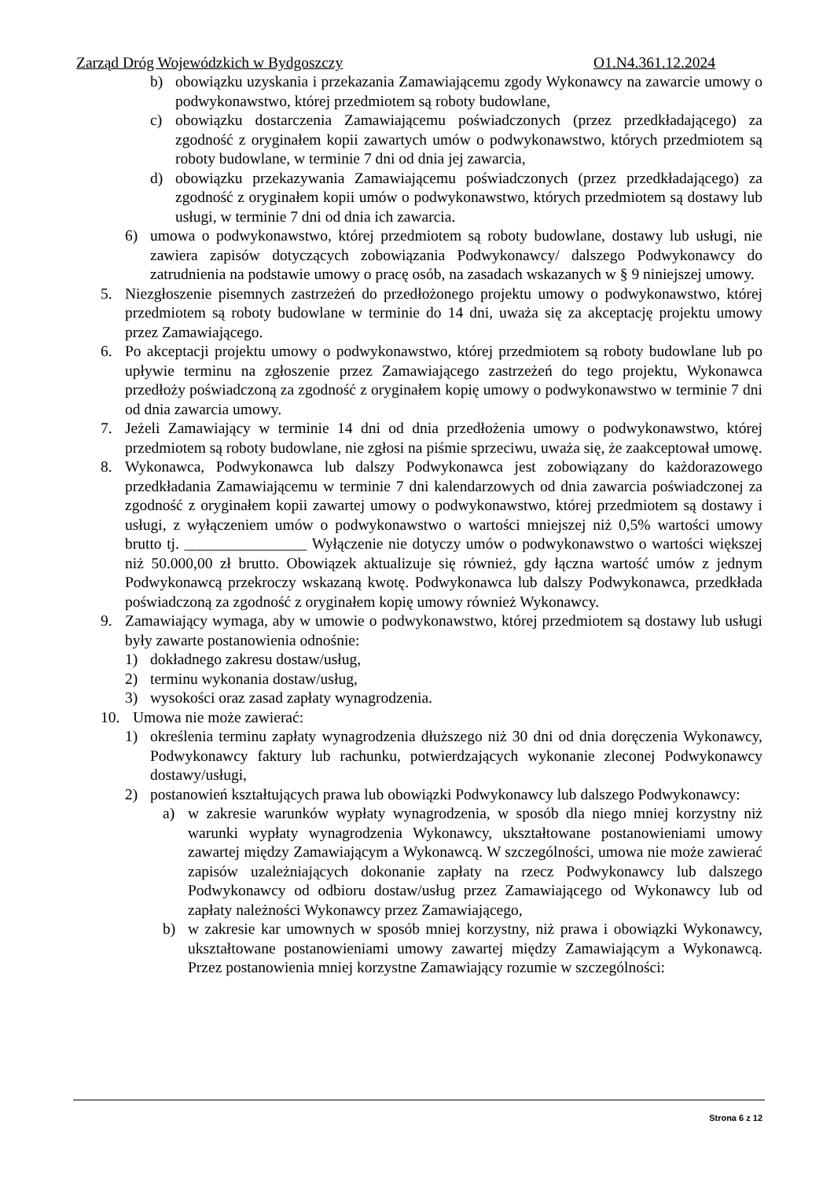Zarząd Dróg Wojewódzkich w Bydgoszczy O1.N4.361.12.2024
b) obowiązku uzyskania i przekazania Zamawiającemu zgody Wykonawcy na zawarcie umowy o podwykonawstwo, której przedmiotem są roboty budowlane,
c) obowiązku dostarczenia Zamawiającemu poświadczonych (przez przedkładającego) za zgodność z oryginałem kopii zawartych umów o podwykonawstwo, których przedmiotem są roboty budowlane, w terminie 7 dni od dnia jej zawarcia,
d) obowiązku przekazywania Zamawiającemu poświadczonych (przez przedkładającego) za zgodność z oryginałem kopii umów o podwykonawstwo, których przedmiotem są dostawy lub usługi, w terminie 7 dni od dnia ich zawarcia.
6) umowa o podwykonawstwo, której przedmiotem są roboty budowlane, dostawy lub usługi, nie zawiera zapisów dotyczących zobowiązania Podwykonawcy/ dalszego Podwykonawcy do zatrudnienia na podstawie umowy o pracę osób, na zasadach wskazanych w § 9 niniejszej umowy.
5. Niezgłoszenie pisemnych zastrzeżeń do przedłożonego projektu umowy o podwykonawstwo, której przedmiotem są roboty budowlane w terminie do 14 dni, uważa się za akceptację projektu umowy przez Zamawiającego.
6. Po akceptacji projektu umowy o podwykonawstwo, której przedmiotem są roboty budowlane lub po upływie terminu na zgłoszenie przez Zamawiającego zastrzeżeń do tego projektu, Wykonawca przedłoży poświadczoną za zgodność z oryginałem kopię umowy o podwykonawstwo w terminie 7 dni od dnia zawarcia umowy.
7. Jeżeli Zamawiający w terminie 14 dni od dnia przedłożenia umowy o podwykonawstwo, której przedmiotem są roboty budowlane, nie zgłosi na piśmie sprzeciwu, uważa się, że zaakceptował umowę.
8. Wykonawca, Podwykonawca lub dalszy Podwykonawca jest zobowiązany do każdorazowego przedkładania Zamawiającemu w terminie 7 dni kalendarzowych od dnia zawarcia poświadczonej za zgodność z oryginałem kopii zawartej umowy o podwykonawstwo, której przedmiotem są dostawy i usługi, z wyłączeniem umów o podwykonawstwo o wartości mniejszej niż 0,5% wartości umowy brutto tj. ________________ Wyłączenie nie dotyczy umów o podwykonawstwo o wartości większej niż 50.000,00 zł brutto. Obowiązek aktualizuje się również, gdy łączna wartość umów z jednym Podwykonawcą przekroczy wskazaną kwotę. Podwykonawca lub dalszy Podwykonawca, przedkłada poświadczoną za zgodność z oryginałem kopię umowy również Wykonawcy.
9. Zamawiający wymaga, aby w umowie o podwykonawstwo, której przedmiotem są dostawy lub usługi były zawarte postanowienia odnośnie:
1) dokładnego zakresu dostaw/usług,
2) terminu wykonania dostaw/usług,
3) wysokości oraz zasad zapłaty wynagrodzenia.
10. Umowa nie może zawierać:
1) określenia terminu zapłaty wynagrodzenia dłuższego niż 30 dni od dnia doręczenia Wykonawcy, Podwykonawcy faktury lub rachunku, potwierdzających wykonanie zleconej Podwykonawcy dostawy/usługi,
2) postanowień kształtujących prawa lub obowiązki Podwykonawcy lub dalszego Podwykonawcy:
a) w zakresie warunków wypłaty wynagrodzenia, w sposób dla niego mniej korzystny niż warunki wypłaty wynagrodzenia Wykonawcy, ukształtowane postanowieniami umowy zawartej między Zamawiającym a Wykonawcą. W szczególności, umowa nie może zawierać zapisów uzależniających dokonanie zapłaty na rzecz Podwykonawcy lub dalszego Podwykonawcy od odbioru dostaw/usług przez Zamawiającego od Wykonawcy lub od zapłaty należności Wykonawcy przez Zamawiającego,
b) w zakresie kar umownych w sposób mniej korzystny, niż prawa i obowiązki Wykonawcy, ukształtowane postanowieniami umowy zawartej między Zamawiającym a Wykonawcą. Przez postanowienia mniej korzystne Zamawiający rozumie w szczególności:
Strona 6 z 12